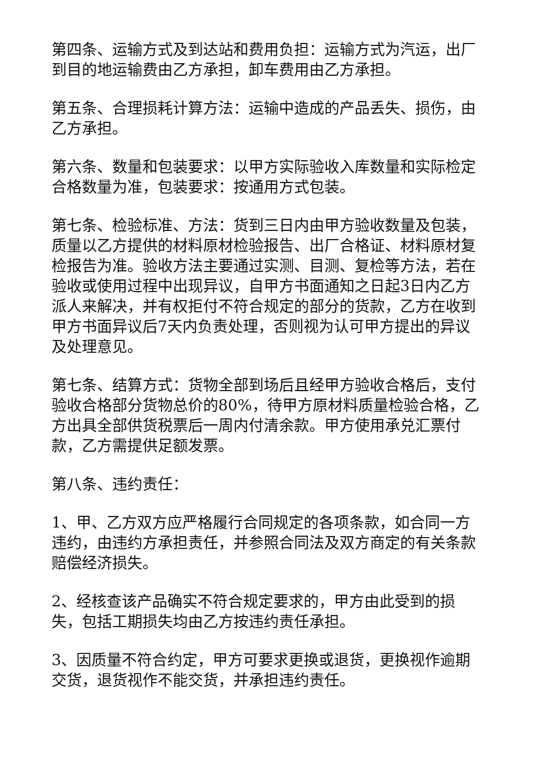第四条、运输方式及到达站和费用负担：运输方式为汽运，出厂到目的地运输费由乙方承担，卸车费用由乙方承担。
第五条、合理损耗计算方法：运输中造成的产品丢失、损伤，由乙方承担。
第六条、数量和包装要求：以甲方实际验收入库数量和实际检定合格数量为准，包装要求：按通用方式包装。
第七条、检验标准、方法：货到三日内由甲方验收数量及包装，质量以乙方提供的材料原材检验报告、出厂合格证、材料原材复检报告为准。验收方法主要通过实测、目测、复检等方法，若在验收或使用过程中出现异议，自甲方书面通知之日起3日内乙方派人来解决，并有权拒付不符合规定的部分的货款，乙方在收到甲方书面异议后7天内负责处理，否则视为认可甲方提出的异议及处理意见。
第七条、结算方式：货物全部到场后且经甲方验收合格后，支付验收合格部分货物总价的80%，待甲方原材料质量检验合格，乙方出具全部供货税票后一周内付清余款。甲方使用承兑汇票付款，乙方需提供足额发票。
第八条、违约责任：
1、甲、乙方双方应严格履行合同规定的各项条款，如合同一方违约，由违约方承担责任，并参照合同法及双方商定的有关条款赔偿经济损失。
2、经核查该产品确实不符合规定要求的，甲方由此受到的损失，包括工期损失均由乙方按违约责任承担。
3、因质量不符合约定，甲方可要求更换或退货，更换视作逾期交货，退货视作不能交货，并承担违约责任。